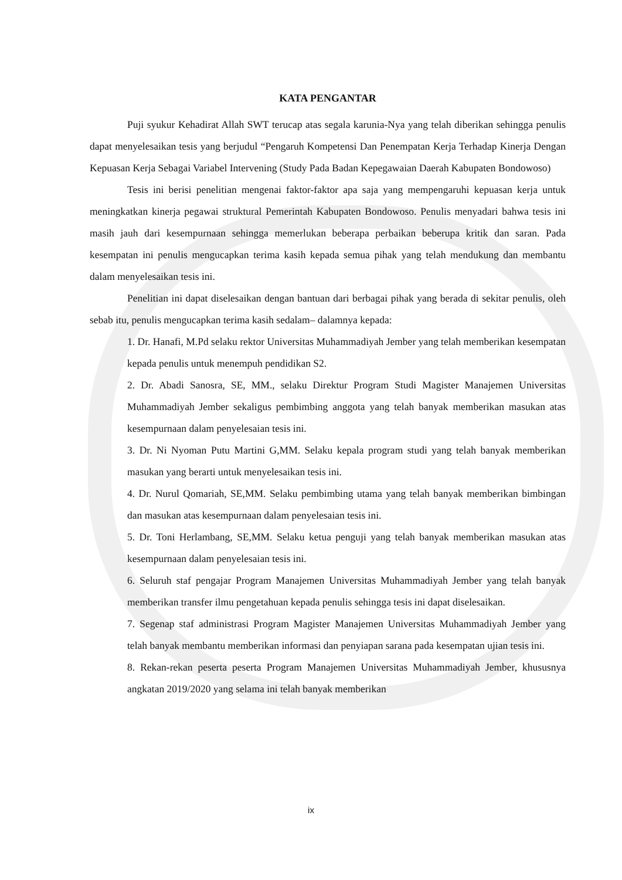KATA PENGANTAR
Puji syukur Kehadirat Allah SWT terucap atas segala karunia-Nya yang telah diberikan sehingga penulis dapat menyelesaikan tesis yang berjudul “Pengaruh Kompetensi Dan Penempatan Kerja Terhadap Kinerja Dengan Kepuasan Kerja Sebagai Variabel Intervening (Study Pada Badan Kepegawaian Daerah Kabupaten Bondowoso)
Tesis ini berisi penelitian mengenai faktor-faktor apa saja yang mempengaruhi kepuasan kerja untuk meningkatkan kinerja pegawai struktural Pemerintah Kabupaten Bondowoso. Penulis menyadari bahwa tesis ini masih jauh dari kesempurnaan sehingga memerlukan beberapa perbaikan beberupa kritik dan saran. Pada kesempatan ini penulis mengucapkan terima kasih kepada semua pihak yang telah mendukung dan membantu dalam menyelesaikan tesis ini.
Penelitian ini dapat diselesaikan dengan bantuan dari berbagai pihak yang berada di sekitar penulis, oleh sebab itu, penulis mengucapkan terima kasih sedalam– dalamnya kepada:
1. Dr. Hanafi, M.Pd selaku rektor Universitas Muhammadiyah Jember yang telah memberikan kesempatan kepada penulis untuk menempuh pendidikan S2.
2. Dr. Abadi Sanosra, SE, MM., selaku Direktur Program Studi Magister Manajemen Universitas Muhammadiyah Jember sekaligus pembimbing anggota yang telah banyak memberikan masukan atas kesempurnaan dalam penyelesaian tesis ini.
3. Dr. Ni Nyoman Putu Martini G,MM. Selaku kepala program studi yang telah banyak memberikan masukan yang berarti untuk menyelesaikan tesis ini.
4. Dr. Nurul Qomariah, SE,MM. Selaku pembimbing utama yang telah banyak memberikan bimbingan dan masukan atas kesempurnaan dalam penyelesaian tesis ini.
5. Dr. Toni Herlambang, SE,MM. Selaku ketua penguji yang telah banyak memberikan masukan atas kesempurnaan dalam penyelesaian tesis ini.
6. Seluruh staf pengajar Program Manajemen Universitas Muhammadiyah Jember yang telah banyak memberikan transfer ilmu pengetahuan kepada penulis sehingga tesis ini dapat diselesaikan.
7. Segenap staf administrasi Program Magister Manajemen Universitas Muhammadiyah Jember yang telah banyak membantu memberikan informasi dan penyiapan sarana pada kesempatan ujian tesis ini.
8. Rekan-rekan peserta peserta Program Manajemen Universitas Muhammadiyah Jember, khususnya angkatan 2019/2020 yang selama ini telah banyak memberikan
ix